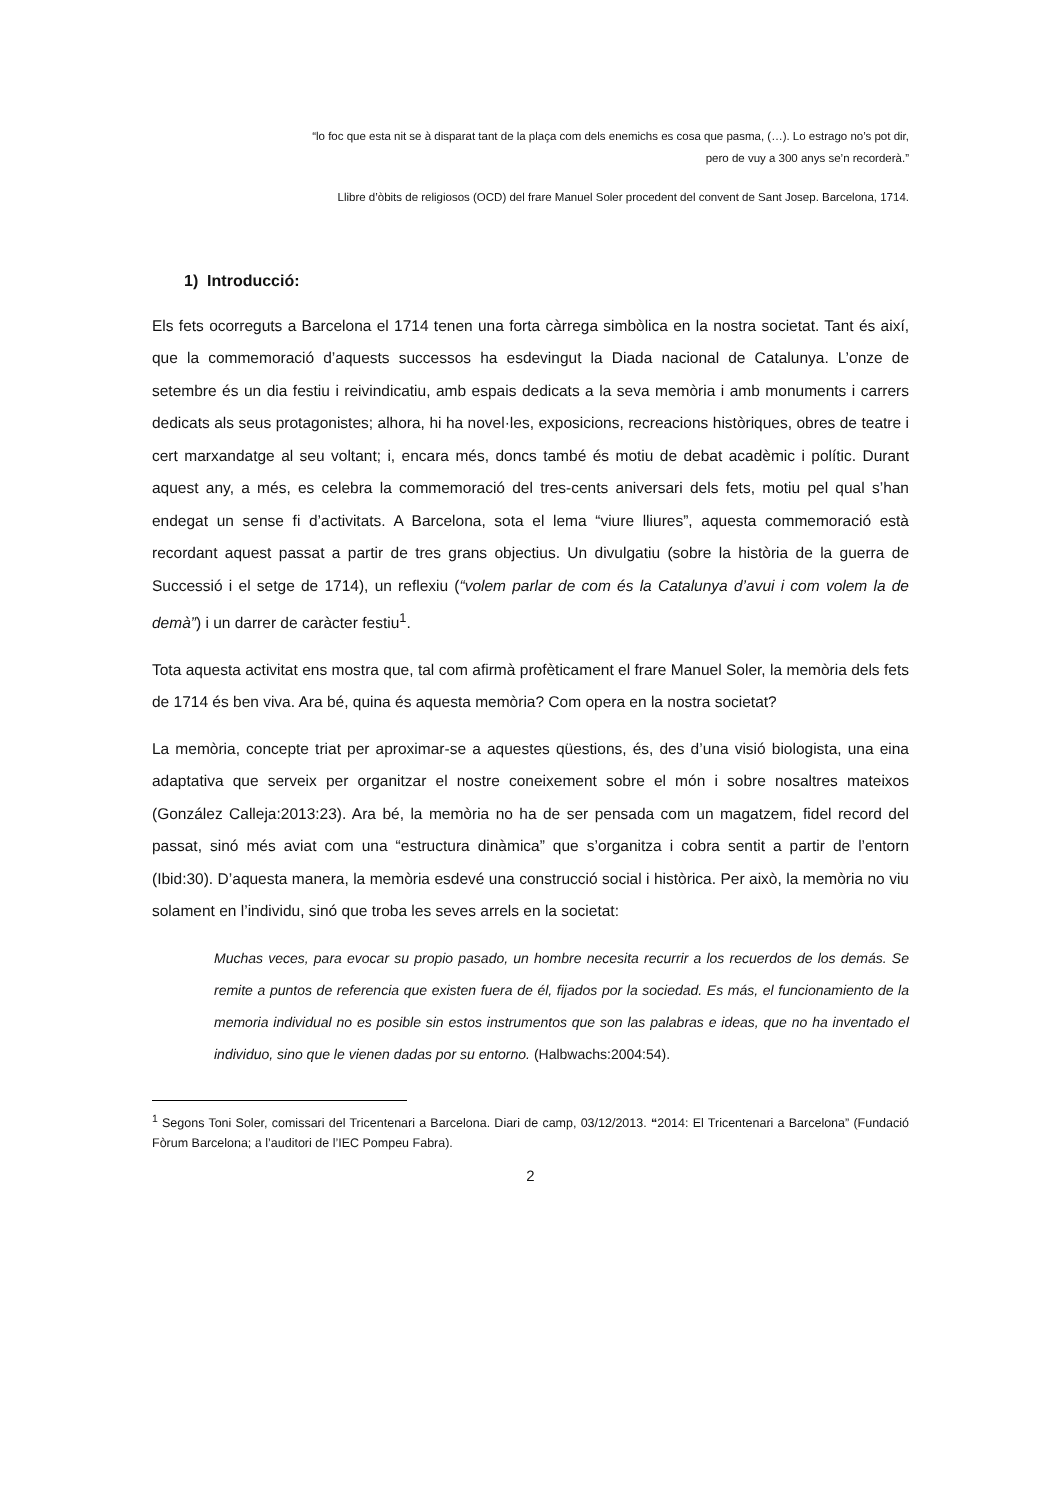“lo foc que esta nit se à disparat tant de la plaça com dels enemichs es cosa que pasma, (…). Lo estrago no’s pot dir,
pero de vuy a 300 anys se’n recorderà.”
Llibre d’òbits de religiosos (OCD) del frare Manuel Soler procedent del convent de Sant Josep. Barcelona, 1714.
1) Introducció:
Els fets ocorreguts a Barcelona el 1714 tenen una forta càrrega simbòlica en la nostra societat. Tant és així, que la commemoració d’aquests successos ha esdevingut la Diada nacional de Catalunya. L’onze de setembre és un dia festiu i reivindicatiu, amb espais dedicats a la seva memòria i amb monuments i carrers dedicats als seus protagonistes; alhora, hi ha novel·les, exposicions, recreacions històriques, obres de teatre i cert marxandatge al seu voltant; i, encara més, doncs també és motiu de debat acadèmic i polític. Durant aquest any, a més, es celebra la commemoració del tres-cents aniversari dels fets, motiu pel qual s’han endegat un sense fi d’activitats. A Barcelona, sota el lema “viure lliures”, aquesta commemoració està recordant aquest passat a partir de tres grans objectius. Un divulgatiu (sobre la història de la guerra de Successió i el setge de 1714), un reflexiu (“volem parlar de com és la Catalunya d’avui i com volem la de demà”) i un darrer de caràcter festiu<sup>1</sup>.
Tota aquesta activitat ens mostra que, tal com afirmà profèticament el frare Manuel Soler, la memòria dels fets de 1714 és ben viva. Ara bé, quina és aquesta memòria? Com opera en la nostra societat?
La memòria, concepte triat per aproximar-se a aquestes qüestions, és, des d’una visió biologista, una eina adaptativa que serveix per organitzar el nostre coneixement sobre el món i sobre nosaltres mateixos (González Calleja:2013:23). Ara bé, la memòria no ha de ser pensada com un magatzem, fidel record del passat, sinó més aviat com una “estructura dinàmica” que s’organitza i cobra sentit a partir de l’entorn (Ibid:30). D’aquesta manera, la memòria esdevé una construcció social i històrica. Per això, la memòria no viu solament en l’individu, sinó que troba les seves arrels en la societat:
Muchas veces, para evocar su propio pasado, un hombre necesita recurrir a los recuerdos de los demás. Se remite a puntos de referencia que existen fuera de él, fijados por la sociedad. Es más, el funcionamiento de la memoria individual no es posible sin estos instrumentos que son las palabras e ideas, que no ha inventado el individuo, sino que le vienen dadas por su entorno. (Halbwachs:2004:54).
<sup>1</sup> Segons Toni Soler, comissari del Tricentenari a Barcelona. Diari de camp, 03/12/2013. “2014: El Tricentenari a Barcelona” (Fundació Fòrum Barcelona; a l’auditori de l’IEC Pompeu Fabra).
2